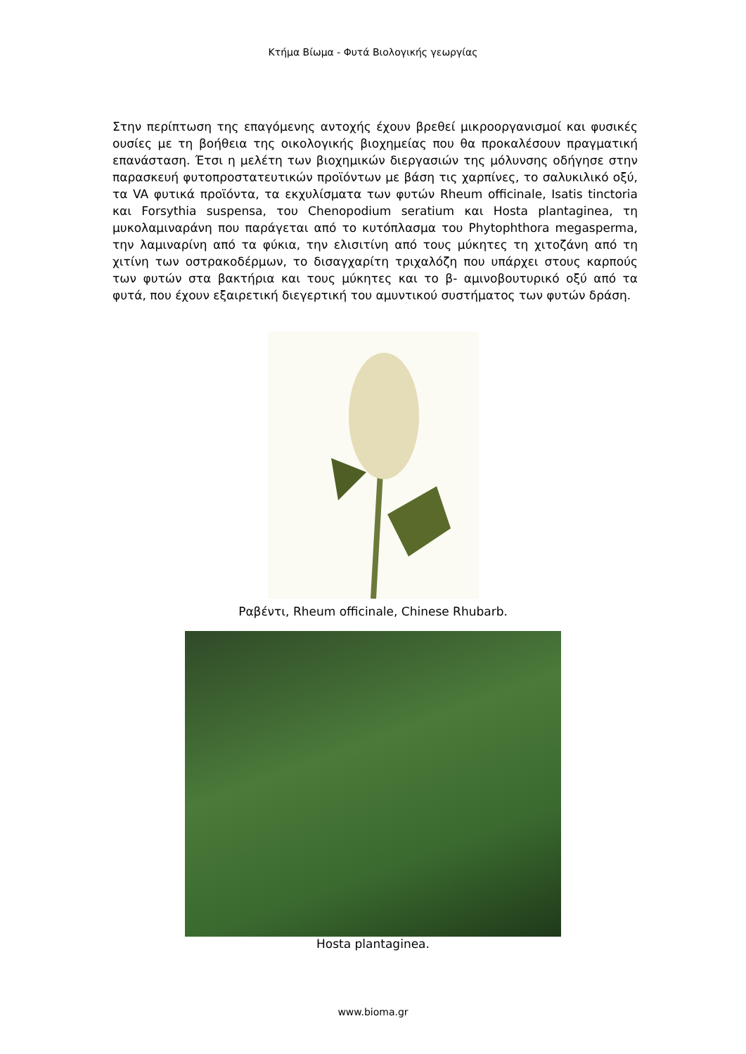Κτήμα Βίωμα - Φυτά Βιολογικής γεωργίας
Στην περίπτωση της επαγόμενης αντοχής έχουν βρεθεί μικροοργανισμοί και φυσικές ουσίες με τη βοήθεια της οικολογικής βιοχημείας που θα προκαλέσουν πραγματική επανάσταση. Έτσι η μελέτη των βιοχημικών διεργασιών της μόλυνσης οδήγησε στην παρασκευή φυτοπροστατευτικών προϊόντων με βάση τις χαρπίνες, το σαλυκιλικό οξύ, τα VA φυτικά προϊόντα, τα εκχυλίσματα των φυτών Rheum officinale, Isatis tinctoria και Forsythia suspensa, του Chenopodium seratium και Hosta plantaginea, τη μυκολαμιναράνη που παράγεται από το κυτόπλασμα του Phytophthora megasperma, την λαμιναρίνη από τα φύκια, την ελισιτίνη από τους μύκητες τη χιτοζάνη από τη χιτίνη των οστρακοδέρμων, το δισαγχαρίτη τριχαλόζη που υπάρχει στους καρπούς των φυτών στα βακτήρια και τους μύκητες και το β- αμινοβουτυρικό οξύ από τα φυτά, που έχουν εξαιρετική διεγερτική του αμυντικού συστήματος των φυτών δράση.
Ραβέντι, Rheum officinale, Chinese Rhubarb.
Hosta plantaginea.
www.bioma.gr